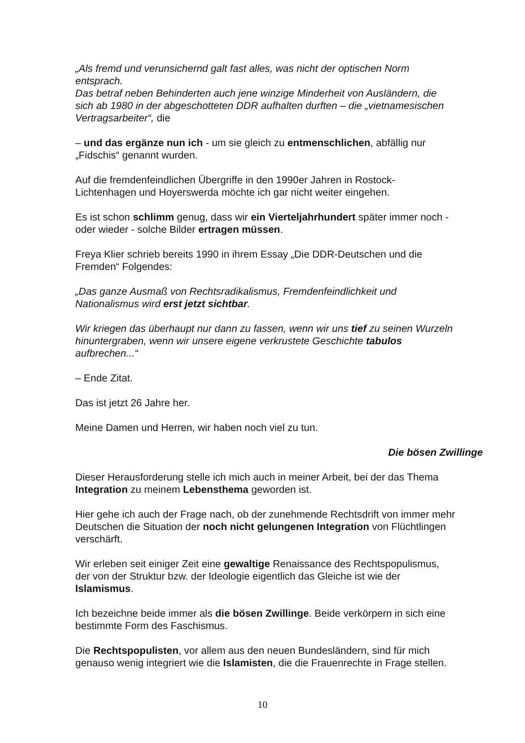„Als fremd und verunsichernd galt fast alles, was nicht der optischen Norm entsprach.
Das betraf neben Behinderten auch jene winzige Minderheit von Ausländern, die sich ab 1980 in der abgeschotteten DDR aufhalten durften – die „vietnamesischen Vertragsarbeiter“, die
– und das ergänze nun ich - um sie gleich zu entmenschlichen, abfällig nur „Fidschis“ genannt wurden.
Auf die fremdenfeindlichen Übergriffe in den 1990er Jahren in Rostock-Lichtenhagen und Hoyerswerda möchte ich gar nicht weiter eingehen.
Es ist schon schlimm genug, dass wir ein Vierteljahrhundert später immer noch - oder wieder - solche Bilder ertragen müssen.
Freya Klier schrieb bereits 1990 in ihrem Essay „Die DDR-Deutschen und die Fremden“ Folgendes:
„Das ganze Ausmaß von Rechtsradikalismus, Fremdenfeindlichkeit und Nationalismus wird erst jetzt sichtbar.
Wir kriegen das überhaupt nur dann zu fassen, wenn wir uns tief zu seinen Wurzeln hinuntergraben, wenn wir unsere eigene verkrustete Geschichte tabulos aufbrechen...“
– Ende Zitat.
Das ist jetzt 26 Jahre her.
Meine Damen und Herren, wir haben noch viel zu tun.
Die bösen Zwillinge
Dieser Herausforderung stelle ich mich auch in meiner Arbeit, bei der das Thema Integration zu meinem Lebensthema geworden ist.
Hier gehe ich auch der Frage nach, ob der zunehmende Rechtsdrift von immer mehr Deutschen die Situation der noch nicht gelungenen Integration von Flüchtlingen verschärft.
Wir erleben seit einiger Zeit eine gewaltige Renaissance des Rechtspopulismus, der von der Struktur bzw. der Ideologie eigentlich das Gleiche ist wie der Islamismus.
Ich bezeichne beide immer als die bösen Zwillinge. Beide verkörpern in sich eine bestimmte Form des Faschismus.
Die Rechtspopulisten, vor allem aus den neuen Bundesländern, sind für mich genauso wenig integriert wie die Islamisten, die die Frauenrechte in Frage stellen.
10